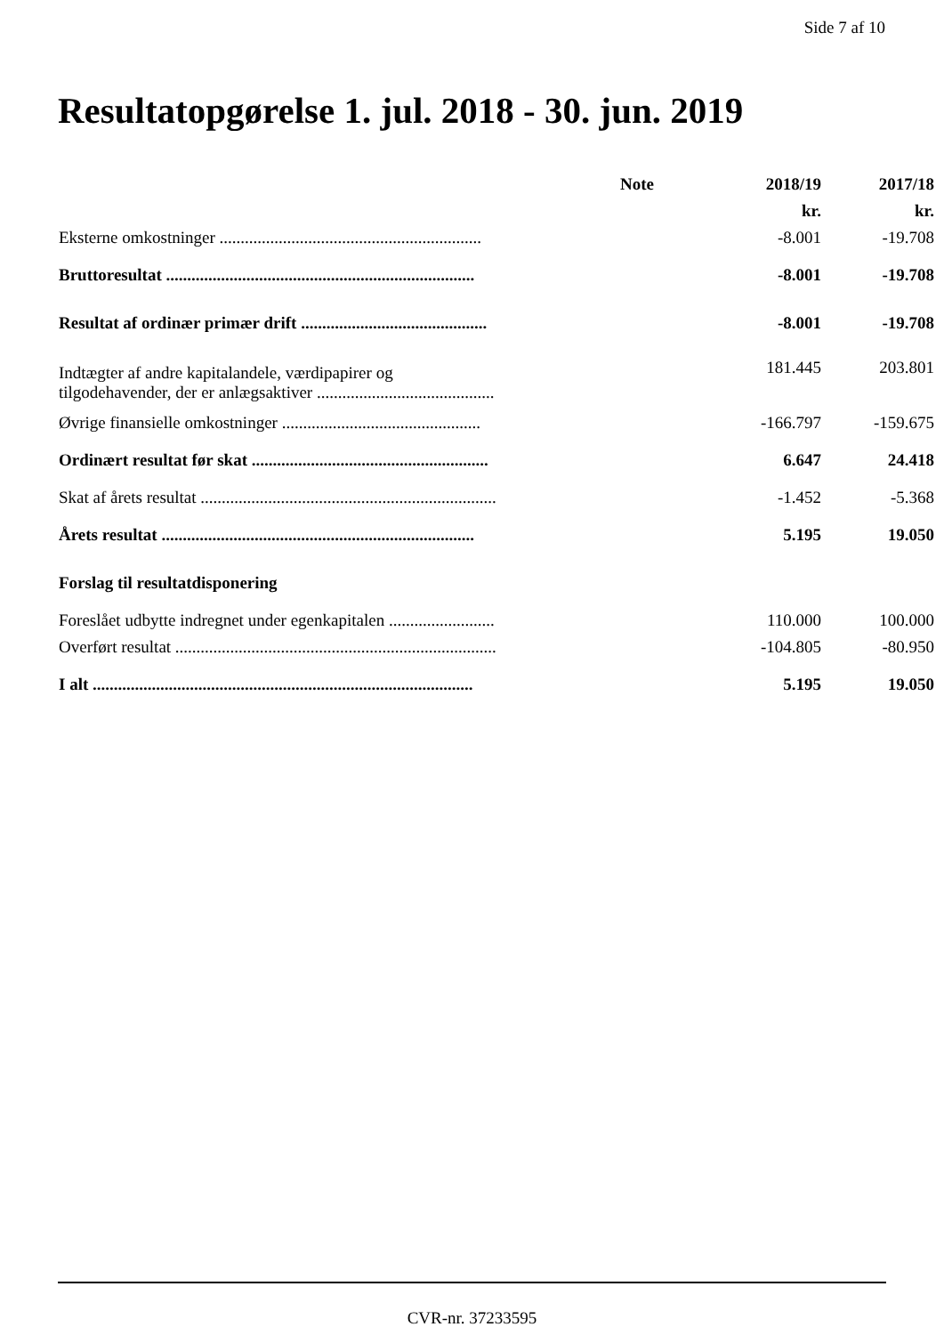Side 7 af 10
Resultatopgørelse 1. jul. 2018 - 30. jun. 2019
| | Note | 2018/19 | 2017/18 |
| --- | --- | --- | --- |
| | | kr. | kr. |
| Eksterne omkostninger .............................................................. | | -8.001 | -19.708 |
| Bruttoresultat ......................................................................... | | -8.001 | -19.708 |
| Resultat af ordinær primær drift ............................................ | | -8.001 | -19.708 |
| Indtægter af andre kapitalandele, værdipapirer og tilgodehavender, der er anlægsaktiver .......................................... | | 181.445 | 203.801 |
| Øvrige finansielle omkostninger ............................................... | | -166.797 | -159.675 |
| Ordinært resultat før skat ........................................................ | | 6.647 | 24.418 |
| Skat af årets resultat ...................................................................... | | -1.452 | -5.368 |
| Årets resultat .......................................................................... | | 5.195 | 19.050 |
| Forslag til resultatdisponering | | | |
| Foreslået udbytte indregnet under egenkapitalen ......................... | | 110.000 | 100.000 |
| Overført resultat ............................................................................ | | -104.805 | -80.950 |
| I alt .......................................................................................... | | 5.195 | 19.050 |
CVR-nr. 37233595